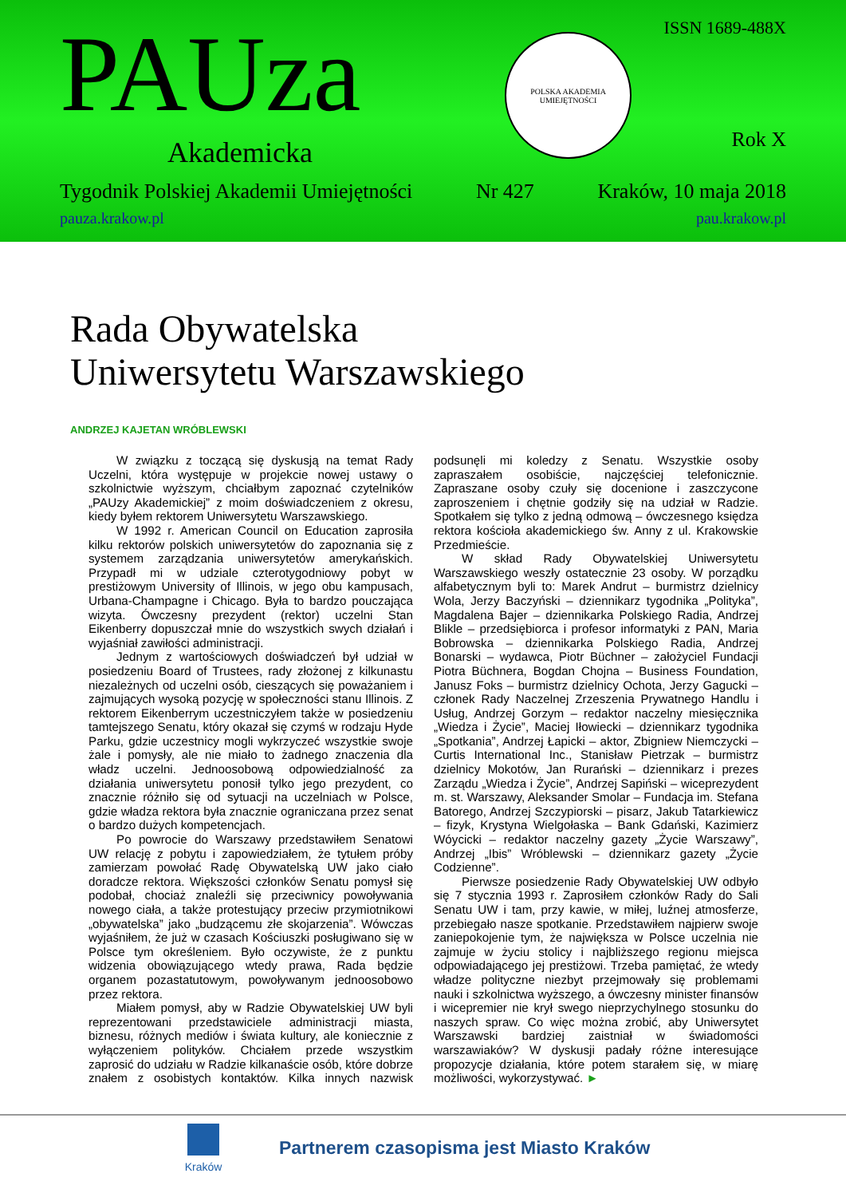ISSN 1689-488X PAUza
Akademicka
POLSKA AKADEMIA UMIEJĘTNOŚCI
Rok X
Tygodnik Polskiej Akademii Umiejętności Nr 427 Kraków, 10 maja 2018
pauza.krakow.pl pau.krakow.pl
Rada Obywatelska
Uniwersytetu Warszawskiego
ANDRZEJ KAJETAN WRÓBLEWSKI
W związku z toczącą się dyskusją na temat Rady Uczelni, która występuje w projekcie nowej ustawy o szkolnictwie wyższym, chciałbym zapoznać czytelników „PAUzy Akademickiej” z moim doświadczeniem z okresu, kiedy byłem rektorem Uniwersytetu Warszawskiego.
W 1992 r. American Council on Education zaprosiła kilku rektorów polskich uniwersytetów do zapoznania się z systemem zarządzania uniwersytetów amerykańskich. Przypadł mi w udziale czterotygodniowy pobyt w prestiżowym University of Illinois, w jego obu kampusach, Urbana-Champagne i Chicago. Była to bardzo pouczająca wizyta. Ówczesny prezydent (rektor) uczelni Stan Eikenberry dopuszczał mnie do wszystkich swych działań i wyjaśniał zawiłości administracji.
Jednym z wartościowych doświadczeń był udział w posiedzeniu Board of Trustees, rady złożonej z kilkunastu niezależnych od uczelni osób, cieszących się poważaniem i zajmujących wysoką pozycję w społeczności stanu Illinois. Z rektorem Eikenberrym uczestniczyłem także w posiedzeniu tamtejszego Senatu, który okazał się czymś w rodzaju Hyde Parku, gdzie uczestnicy mogli wykrzyczeć wszystkie swoje żale i pomysły, ale nie miało to żadnego znaczenia dla władz uczelni. Jednoosobową odpowiedzialność za działania uniwersytetu ponosił tylko jego prezydent, co znacznie różniło się od sytuacji na uczelniach w Polsce, gdzie władza rektora była znacznie ograniczana przez senat o bardzo dużych kompetencjach.
Po powrocie do Warszawy przedstawiłem Senatowi UW relację z pobytu i zapowiedziałem, że tytułem próby zamierzam powołać Radę Obywatelską UW jako ciało doradcze rektora. Większości członków Senatu pomysł się podobał, chociaż znaleźli się przeciwnicy powoływania nowego ciała, a także protestujący przeciw przymiotnikowi „obywatelska” jako „budzącemu złe skojarzenia”. Wówczas wyjaśniłem, że już w czasach Kościuszki posługiwano się w Polsce tym określeniem. Było oczywiste, że z punktu widzenia obowiązującego wtedy prawa, Rada będzie organem pozastatutowym, powoływanym jednoosobowo przez rektora.
Miałem pomysł, aby w Radzie Obywatelskiej UW byli reprezentowani przedstawiciele administracji miasta, biznesu, różnych mediów i świata kultury, ale koniecznie z wyłączeniem polityków. Chciałem przede wszystkim zaprosić do udziału w Radzie kilkanaście osób, które dobrze znałem z osobistych kontaktów. Kilka innych nazwisk podsunęli mi koledzy z Senatu. Wszystkie osoby zapraszałem osobiście, najczęściej telefonicznie. Zapraszane osoby czuły się docenione i zaszczycone zaproszeniem i chętnie godziły się na udział w Radzie. Spotkałem się tylko z jedną odmową – ówczesnego księdza rektora kościoła akademickiego św. Anny z ul. Krakowskie Przedmieście.
W skład Rady Obywatelskiej Uniwersytetu Warszawskiego weszły ostatecznie 23 osoby. W porządku alfabetycznym byli to: Marek Andrut – burmistrz dzielnicy Wola, Jerzy Baczyński – dziennikarz tygodnika „Polityka”, Magdalena Bajer – dziennikarka Polskiego Radia, Andrzej Blikle – przedsiębiorca i profesor informatyki z PAN, Maria Bobrowska – dziennikarka Polskiego Radia, Andrzej Bonarski – wydawca, Piotr Büchner – założyciel Fundacji Piotra Büchnera, Bogdan Chojna – Business Foundation, Janusz Foks – burmistrz dzielnicy Ochota, Jerzy Gagucki – członek Rady Naczelnej Zrzeszenia Prywatnego Handlu i Usług, Andrzej Gorzym – redaktor naczelny miesięcznika „Wiedza i Życie”, Maciej Iłowiecki – dziennikarz tygodnika „Spotkania”, Andrzej Łapicki – aktor, Zbigniew Niemczycki – Curtis International Inc., Stanisław Pietrzak – burmistrz dzielnicy Mokotów, Jan Rurański – dziennikarz i prezes Zarządu „Wiedza i Życie”, Andrzej Sapiński – wiceprezydent m. st. Warszawy, Aleksander Smolar – Fundacja im. Stefana Batorego, Andrzej Szczypiorski – pisarz, Jakub Tatarkiewicz – fizyk, Krystyna Wielgołaska – Bank Gdański, Kazimierz Wóycicki – redaktor naczelny gazety „Życie Warszawy”, Andrzej „Ibis” Wróblewski – dziennikarz gazety „Życie Codzienne”.
Pierwsze posiedzenie Rady Obywatelskiej UW odbyło się 7 stycznia 1993 r. Zaprosiłem członków Rady do Sali Senatu UW i tam, przy kawie, w miłej, luźnej atmosferze, przebiegało nasze spotkanie. Przedstawiłem najpierw swoje zaniepokojenie tym, że największa w Polsce uczelnia nie zajmuje w życiu stolicy i najbliższego regionu miejsca odpowiadającego jej prestiżowi. Trzeba pamiętać, że wtedy władze polityczne niezbyt przejmowały się problemami nauki i szkolnictwa wyższego, a ówczesny minister finansów i wicepremier nie krył swego nieprzychylnego stosunku do naszych spraw. Co więc można zrobić, aby Uniwersytet Warszawski bardziej zaistniał w świadomości warszawiaków? W dyskusji padały różne interesujące propozycje działania, które potem starałem się, w miarę możliwości, wykorzystywać. ►
Kraków
Partnerem czasopisma jest Miasto Kraków